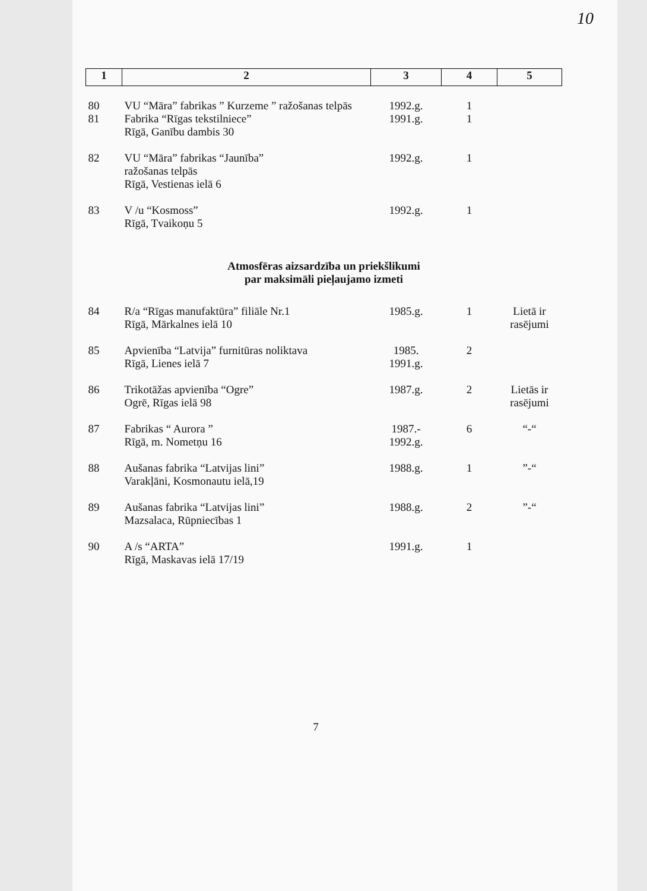10
| 1 | 2 | 3 | 4 | 5 |
| 80 | VU “Māra” fabrikas ” Kurzeme ” ražošanas telpās | 1992.g. | 1 | |
| 81 | Fabrika “Rīgas tekstilniece” Rīgā, Ganību dambis 30 | 1991.g. | 1 | |
| 82 | VU “Māra” fabrikas “Jaunība” ražošanas telpās Rīgā, Vestienas ielā 6 | 1992.g. | 1 | |
| 83 | V /u “Kosmoss” Rīgā, Tvaikoņu 5 | 1992.g. | 1 | |
| Atmosfēras aizsardzība un priekšlikumi par maksimāli pieļaujamo izmeti | | | | |
| 84 | R/a “Rīgas manufaktūra” filiāle Nr.1 Rīgā, Mārkalnes ielā 10 | 1985.g. | 1 | Lietā ir rasējumi |
| 85 | Apvienība “Latvija” furnitūras noliktava Rīgā, Lienes ielā 7 | 1985. 1991.g. | 2 | |
| 86 | Trikotāžas apvienība “Ogre” Ogrē, Rīgas ielā 98 | 1987.g. | 2 | Lietās ir rasējumi |
| 87 | Fabrikas “ Aurora ” Rīgā, m. Nometņu 16 | 1987.- 1992.g. | 6 | “-“ |
| 88 | Aušanas fabrika “Latvijas lini” Varakļāni, Kosmonautu ielā,19 | 1988.g. | 1 | ”-“ |
| 89 | Aušanas fabrika “Latvijas lini” Mazsalaca, Rūpniecības 1 | 1988.g. | 2 | ”-“ |
| 90 | A /s “ARTA” Rīgā, Maskavas ielā 17/19 | 1991.g. | 1 | |
7